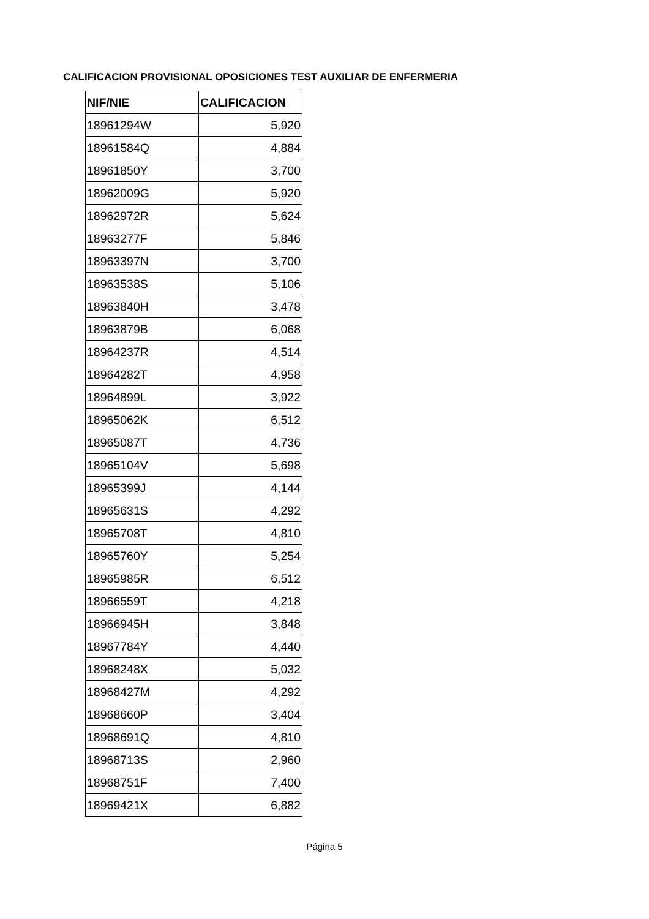CALIFICACION PROVISIONAL OPOSICIONES TEST AUXILIAR DE ENFERMERIA
| NIF/NIE | CALIFICACION |
| --- | --- |
| 18961294W | 5,920 |
| 18961584Q | 4,884 |
| 18961850Y | 3,700 |
| 18962009G | 5,920 |
| 18962972R | 5,624 |
| 18963277F | 5,846 |
| 18963397N | 3,700 |
| 18963538S | 5,106 |
| 18963840H | 3,478 |
| 18963879B | 6,068 |
| 18964237R | 4,514 |
| 18964282T | 4,958 |
| 18964899L | 3,922 |
| 18965062K | 6,512 |
| 18965087T | 4,736 |
| 18965104V | 5,698 |
| 18965399J | 4,144 |
| 18965631S | 4,292 |
| 18965708T | 4,810 |
| 18965760Y | 5,254 |
| 18965985R | 6,512 |
| 18966559T | 4,218 |
| 18966945H | 3,848 |
| 18967784Y | 4,440 |
| 18968248X | 5,032 |
| 18968427M | 4,292 |
| 18968660P | 3,404 |
| 18968691Q | 4,810 |
| 18968713S | 2,960 |
| 18968751F | 7,400 |
| 18969421X | 6,882 |
Página 5